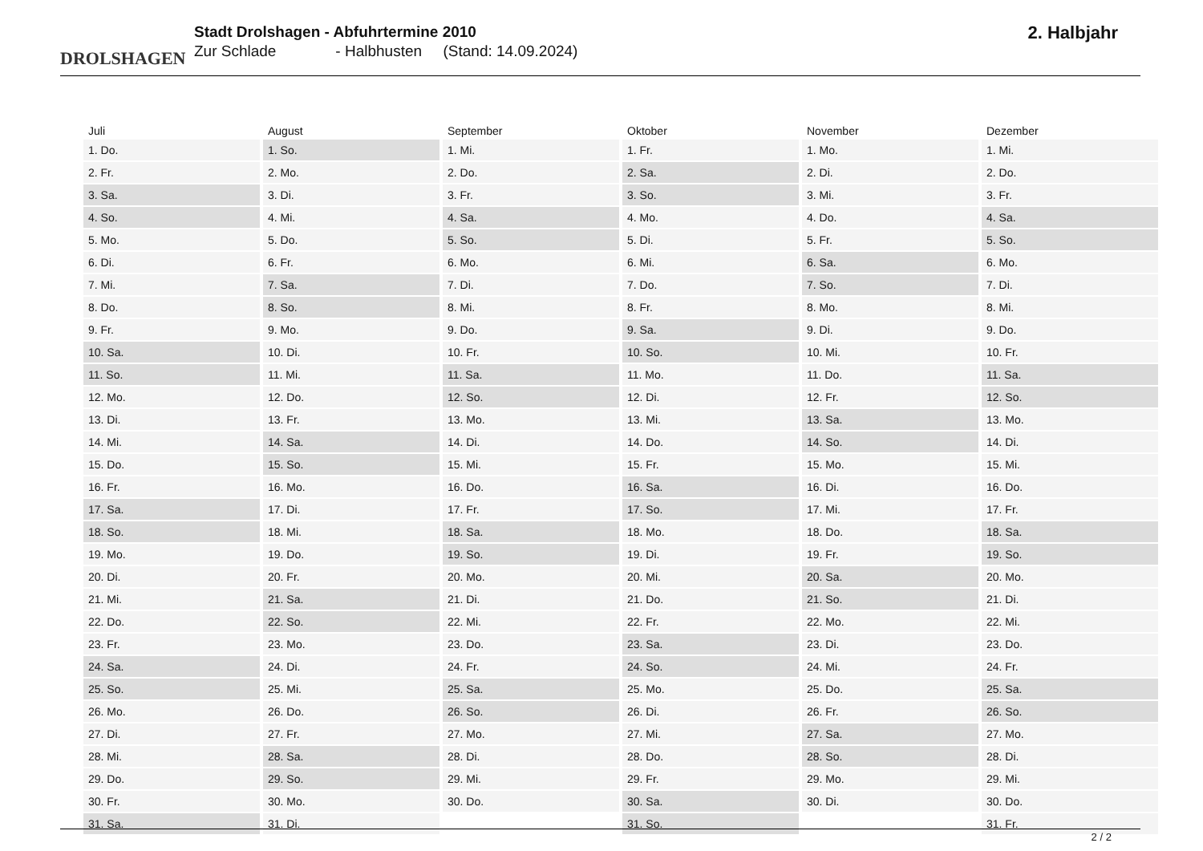DROLSHAGEN
Stadt Drolshagen - Abfuhrtermine 2010
Zur Schlade - Halbhusten (Stand: 14.09.2024)
2. Halbjahr
| Juli | August | September | Oktober | November | Dezember |
| --- | --- | --- | --- | --- | --- |
| 1. Do. | 1. So. | 1. Mi. | 1. Fr. | 1. Mo. | 1. Mi. |
| 2. Fr. | 2. Mo. | 2. Do. | 2. Sa. | 2. Di. | 2. Do. |
| 3. Sa. | 3. Di. | 3. Fr. | 3. So. | 3. Mi. | 3. Fr. |
| 4. So. | 4. Mi. | 4. Sa. | 4. Mo. | 4. Do. | 4. Sa. |
| 5. Mo. | 5. Do. | 5. So. | 5. Di. | 5. Fr. | 5. So. |
| 6. Di. | 6. Fr. | 6. Mo. | 6. Mi. | 6. Sa. | 6. Mo. |
| 7. Mi. | 7. Sa. | 7. Di. | 7. Do. | 7. So. | 7. Di. |
| 8. Do. | 8. So. | 8. Mi. | 8. Fr. | 8. Mo. | 8. Mi. |
| 9. Fr. | 9. Mo. | 9. Do. | 9. Sa. | 9. Di. | 9. Do. |
| 10. Sa. | 10. Di. | 10. Fr. | 10. So. | 10. Mi. | 10. Fr. |
| 11. So. | 11. Mi. | 11. Sa. | 11. Mo. | 11. Do. | 11. Sa. |
| 12. Mo. | 12. Do. | 12. So. | 12. Di. | 12. Fr. | 12. So. |
| 13. Di. | 13. Fr. | 13. Mo. | 13. Mi. | 13. Sa. | 13. Mo. |
| 14. Mi. | 14. Sa. | 14. Di. | 14. Do. | 14. So. | 14. Di. |
| 15. Do. | 15. So. | 15. Mi. | 15. Fr. | 15. Mo. | 15. Mi. |
| 16. Fr. | 16. Mo. | 16. Do. | 16. Sa. | 16. Di. | 16. Do. |
| 17. Sa. | 17. Di. | 17. Fr. | 17. So. | 17. Mi. | 17. Fr. |
| 18. So. | 18. Mi. | 18. Sa. | 18. Mo. | 18. Do. | 18. Sa. |
| 19. Mo. | 19. Do. | 19. So. | 19. Di. | 19. Fr. | 19. So. |
| 20. Di. | 20. Fr. | 20. Mo. | 20. Mi. | 20. Sa. | 20. Mo. |
| 21. Mi. | 21. Sa. | 21. Di. | 21. Do. | 21. So. | 21. Di. |
| 22. Do. | 22. So. | 22. Mi. | 22. Fr. | 22. Mo. | 22. Mi. |
| 23. Fr. | 23. Mo. | 23. Do. | 23. Sa. | 23. Di. | 23. Do. |
| 24. Sa. | 24. Di. | 24. Fr. | 24. So. | 24. Mi. | 24. Fr. |
| 25. So. | 25. Mi. | 25. Sa. | 25. Mo. | 25. Do. | 25. Sa. |
| 26. Mo. | 26. Do. | 26. So. | 26. Di. | 26. Fr. | 26. So. |
| 27. Di. | 27. Fr. | 27. Mo. | 27. Mi. | 27. Sa. | 27. Mo. |
| 28. Mi. | 28. Sa. | 28. Di. | 28. Do. | 28. So. | 28. Di. |
| 29. Do. | 29. So. | 29. Mi. | 29. Fr. | 29. Mo. | 29. Mi. |
| 30. Fr. | 30. Mo. | 30. Do. | 30. Sa. | 30. Di. | 30. Do. |
| 31. Sa. | 31. Di. | | 31. So. | | 31. Fr. |
2 / 2